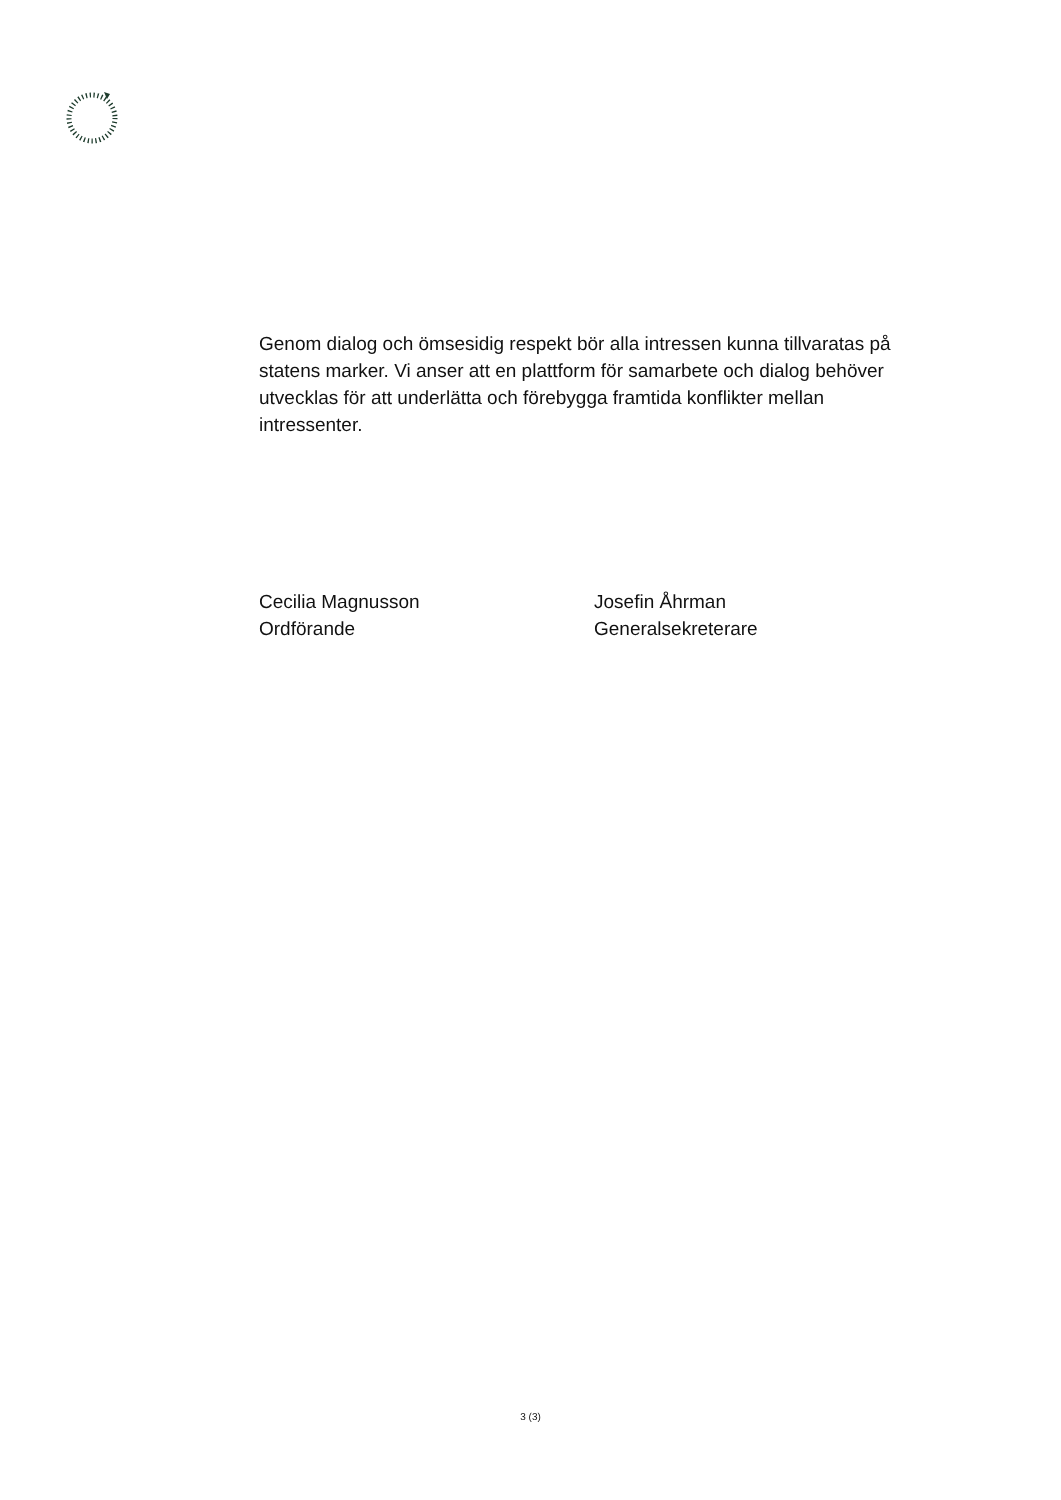Genom dialog och ömsesidig respekt bör alla intressen kunna tillvaratas på statens marker. Vi anser att en plattform för samarbete och dialog behöver utvecklas för att underlätta och förebygga framtida konflikter mellan intressenter.
Cecilia Magnusson
Ordförande
Josefin Åhrman
Generalsekreterare
3 (3)